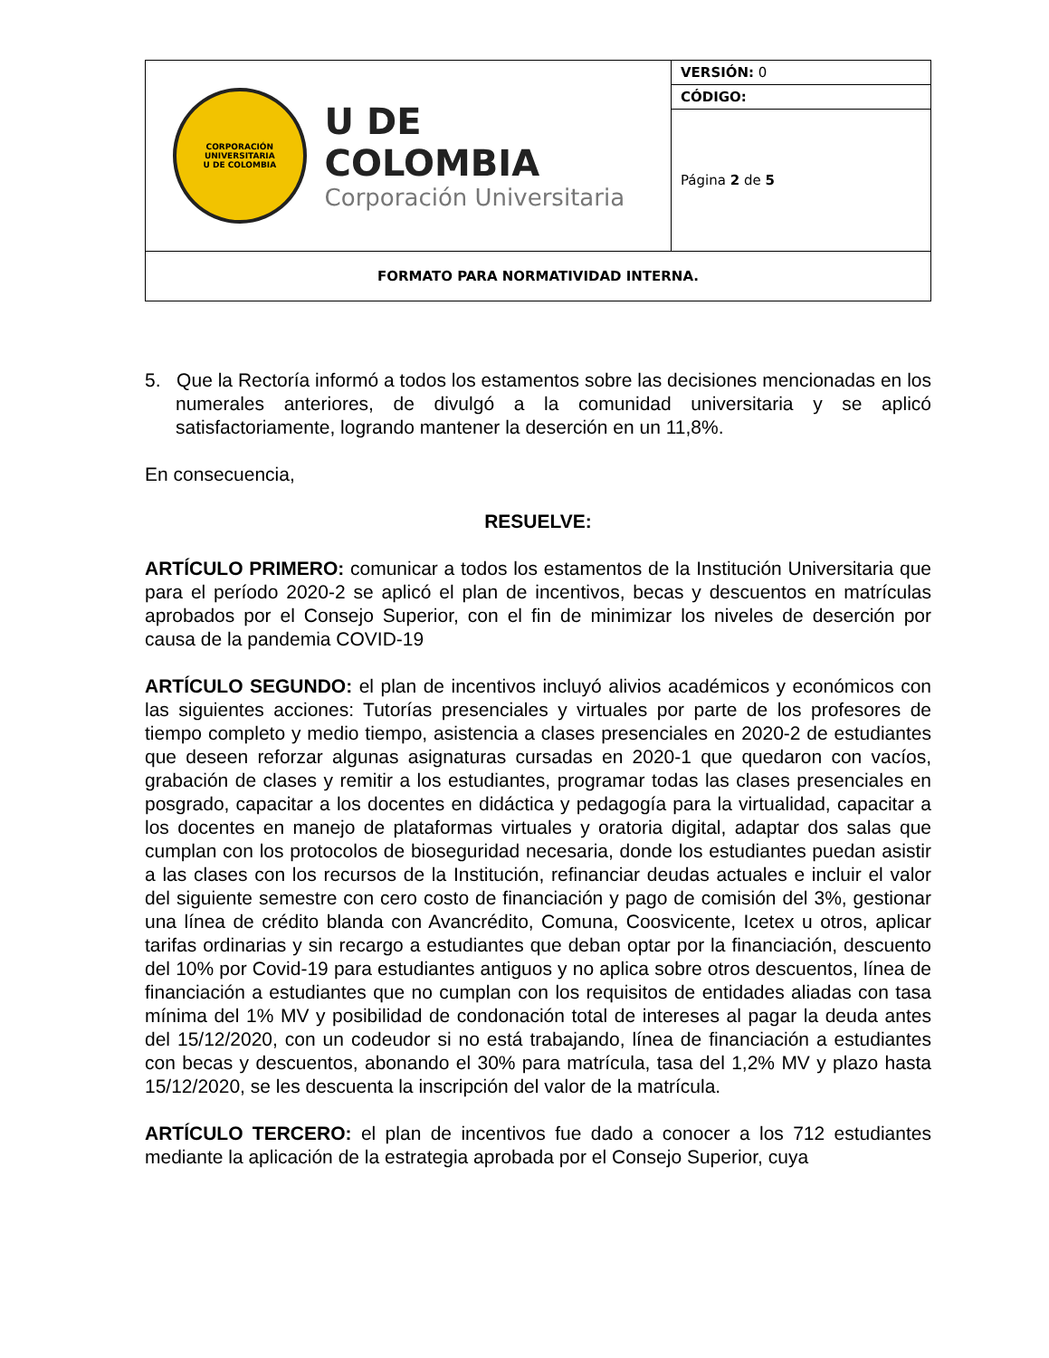| CORPORACIÓN UNIVERSITARIA U DE COLOMBIA U DE COLOMBIA Corporación Universitaria | VERSIÓN: 0 |
| | CÓDIGO: |
| | Página 2 de 5 |
| FORMATO PARA NORMATIVIDAD INTERNA. | |
5. Que la Rectoría informó a todos los estamentos sobre las decisiones mencionadas en los numerales anteriores, de divulgó a la comunidad universitaria y se aplicó satisfactoriamente, logrando mantener la deserción en un 11,8%.
En consecuencia,
RESUELVE:
ARTÍCULO PRIMERO: comunicar a todos los estamentos de la Institución Universitaria que para el período 2020-2 se aplicó el plan de incentivos, becas y descuentos en matrículas aprobados por el Consejo Superior, con el fin de minimizar los niveles de deserción por causa de la pandemia COVID-19
ARTÍCULO SEGUNDO: el plan de incentivos incluyó alivios académicos y económicos con las siguientes acciones: Tutorías presenciales y virtuales por parte de los profesores de tiempo completo y medio tiempo, asistencia a clases presenciales en 2020-2 de estudiantes que deseen reforzar algunas asignaturas cursadas en 2020-1 que quedaron con vacíos, grabación de clases y remitir a los estudiantes, programar todas las clases presenciales en posgrado, capacitar a los docentes en didáctica y pedagogía para la virtualidad, capacitar a los docentes en manejo de plataformas virtuales y oratoria digital, adaptar dos salas que cumplan con los protocolos de bioseguridad necesaria, donde los estudiantes puedan asistir a las clases con los recursos de la Institución, refinanciar deudas actuales e incluir el valor del siguiente semestre con cero costo de financiación y pago de comisión del 3%, gestionar una línea de crédito blanda con Avancrédito, Comuna, Coosvicente, Icetex u otros, aplicar tarifas ordinarias y sin recargo a estudiantes que deban optar por la financiación, descuento del 10% por Covid-19 para estudiantes antiguos y no aplica sobre otros descuentos, línea de financiación a estudiantes que no cumplan con los requisitos de entidades aliadas con tasa mínima del 1% MV y posibilidad de condonación total de intereses al pagar la deuda antes del 15/12/2020, con un codeudor si no está trabajando, línea de financiación a estudiantes con becas y descuentos, abonando el 30% para matrícula, tasa del 1,2% MV y plazo hasta 15/12/2020, se les descuenta la inscripción del valor de la matrícula.
ARTÍCULO TERCERO: el plan de incentivos fue dado a conocer a los 712 estudiantes mediante la aplicación de la estrategia aprobada por el Consejo Superior, cuya